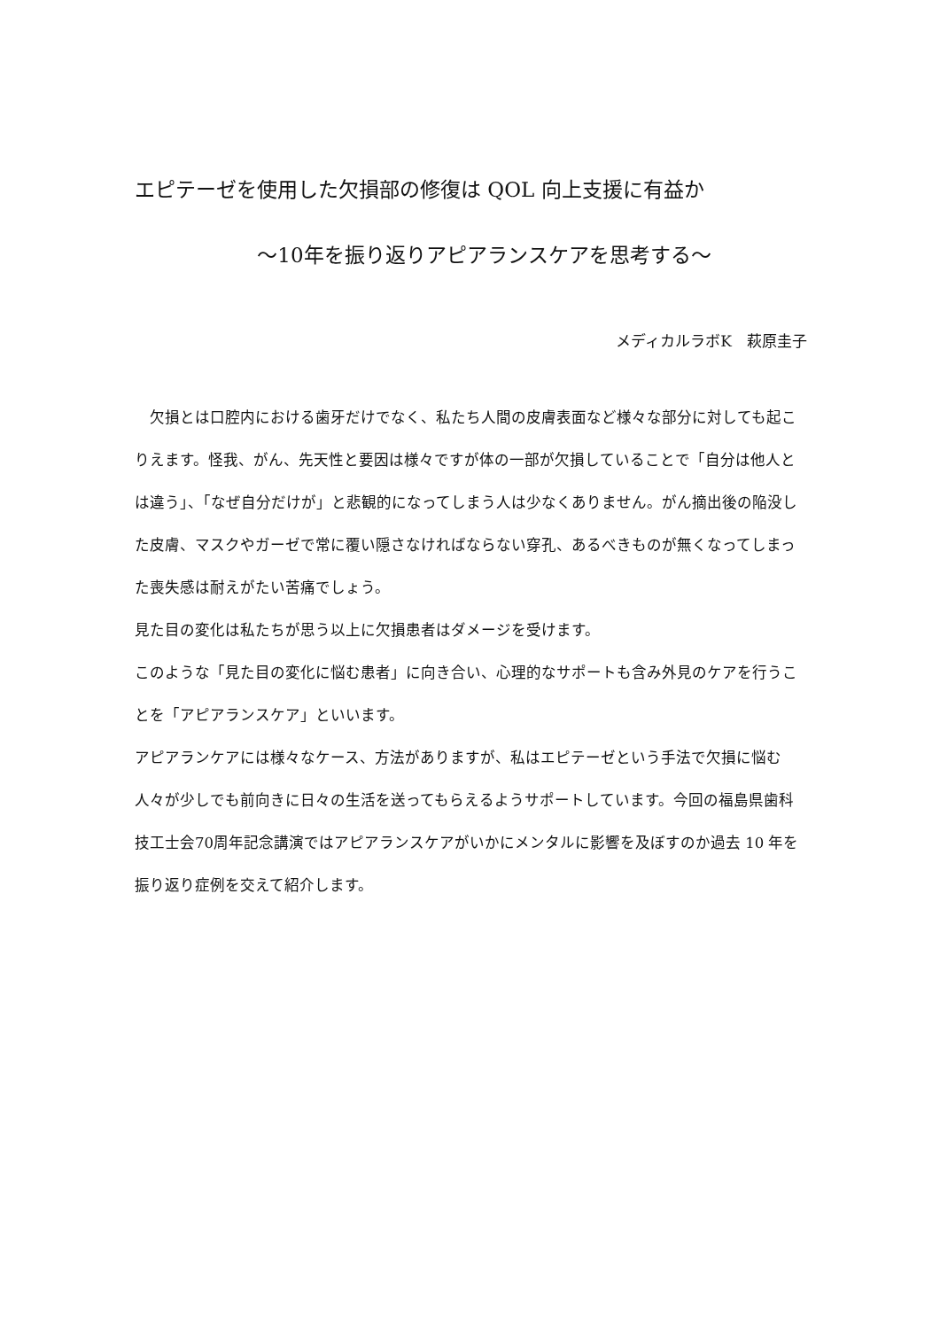エピテーゼを使用した欠損部の修復は QOL 向上支援に有益か
～10年を振り返りアピアランスケアを思考する～
メディカルラボK　萩原圭子
　欠損とは口腔内における歯牙だけでなく、私たち人間の皮膚表面など様々な部分に対しても起こりえます。怪我、がん、先天性と要因は様々ですが体の一部が欠損していることで「自分は他人とは違う」、「なぜ自分だけが」と悲観的になってしまう人は少なくありません。がん摘出後の陥没した皮膚、マスクやガーゼで常に覆い隠さなければならない穿孔、あるべきものが無くなってしまった喪失感は耐えがたい苦痛でしょう。
見た目の変化は私たちが思う以上に欠損患者はダメージを受けます。
このような「見た目の変化に悩む患者」に向き合い、心理的なサポートも含み外見のケアを行うことを「アピアランスケア」といいます。
アピアランケアには様々なケース、方法がありますが、私はエピテーゼという手法で欠損に悩む人々が少しでも前向きに日々の生活を送ってもらえるようサポートしています。今回の福島県歯科技工士会70周年記念講演ではアピアランスケアがいかにメンタルに影響を及ぼすのか過去 10 年を振り返り症例を交えて紹介します。